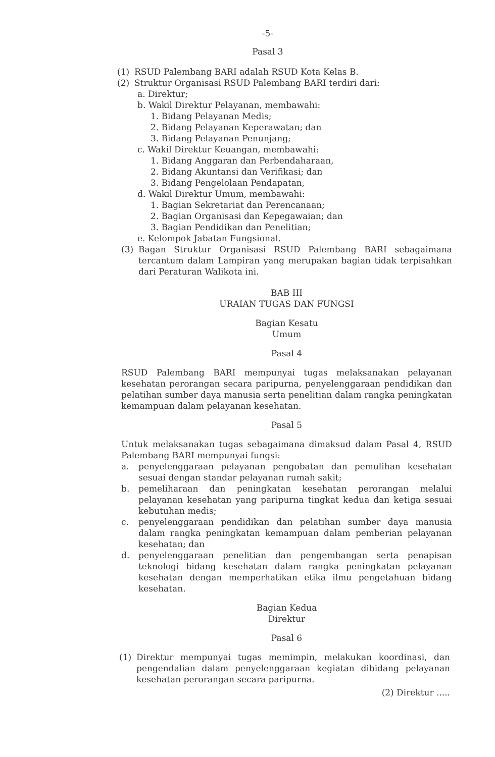-5-
Pasal 3
(1) RSUD Palembang BARI adalah RSUD Kota Kelas B.
(2) Struktur Organisasi RSUD Palembang BARI terdiri dari:
a. Direktur;
b. Wakil Direktur Pelayanan, membawahi:
1. Bidang Pelayanan Medis;
2. Bidang Pelayanan Keperawatan; dan
3. Bidang Pelayanan Penunjang;
c. Wakil Direktur Keuangan, membawahi:
1. Bidang Anggaran dan Perbendaharaan,
2. Bidang Akuntansi dan Verifikasi; dan
3. Bidang Pengelolaan Pendapatan,
d. Wakil Direktur Umum, membawahi:
1. Bagian Sekretariat dan Perencanaan;
2. Bagian Organisasi dan Kepegawaian; dan
3. Bagian Pendidikan dan Penelitian;
e. Kelompok Jabatan Fungsional.
(3) Bagan Struktur Organisasi RSUD Palembang BARI sebagaimana tercantum dalam Lampiran yang merupakan bagian tidak terpisahkan dari Peraturan Walikota ini.
BAB III
URAIAN TUGAS DAN FUNGSI
Bagian Kesatu
Umum
Pasal 4
RSUD Palembang BARI mempunyai tugas melaksanakan pelayanan kesehatan perorangan secara paripurna, penyelenggaraan pendidikan dan pelatihan sumber daya manusia serta penelitian dalam rangka peningkatan kemampuan dalam pelayanan kesehatan.
Pasal 5
Untuk melaksanakan tugas sebagaimana dimaksud dalam Pasal 4, RSUD Palembang BARI mempunyai fungsi:
a. penyelenggaraan pelayanan pengobatan dan pemulihan kesehatan sesuai dengan standar pelayanan rumah sakit;
b. pemeliharaan dan peningkatan kesehatan perorangan melalui pelayanan kesehatan yang paripurna tingkat kedua dan ketiga sesuai kebutuhan medis;
c. penyelenggaraan pendidikan dan pelatihan sumber daya manusia dalam rangka peningkatan kemampuan dalam pemberian pelayanan kesehatan; dan
d. penyelenggaraan penelitian dan pengembangan serta penapisan teknologi bidang kesehatan dalam rangka peningkatan pelayanan kesehatan dengan memperhatikan etika ilmu pengetahuan bidang kesehatan.
Bagian Kedua
Direktur
Pasal 6
(1) Direktur mempunyai tugas memimpin, melakukan koordinasi, dan pengendalian dalam penyelenggaraan kegiatan dibidang pelayanan kesehatan perorangan secara paripurna.
(2) Direktur .....